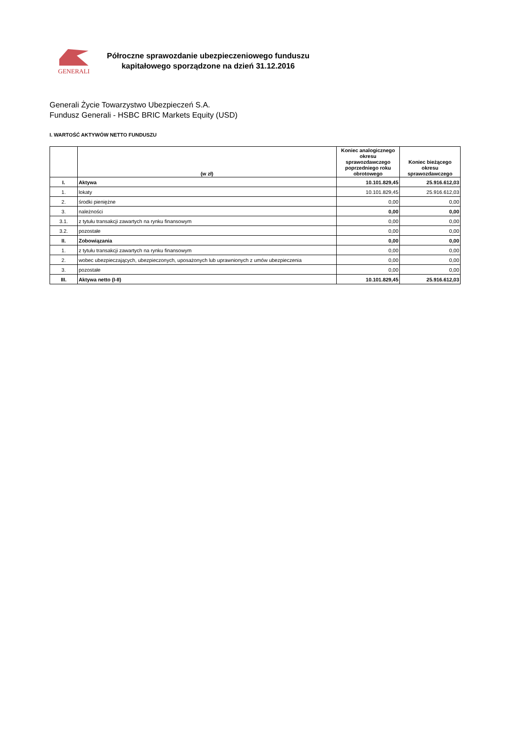GENERALI
Półroczne sprawozdanie ubezpieczeniowego funduszu
kapitałowego sporządzone na dzień 31.12.2016
Generali Życie Towarzystwo Ubezpieczeń S.A.
Fundusz Generali - HSBC BRIC Markets Equity (USD)
I. WARTOŚĆ AKTYWÓW NETTO FUNDUSZU
| | (w zł) | Koniec analogicznego okresu sprawozdawczego poprzedniego roku obrotowego | Koniec bieżącego okresu sprawozdawczego |
| --- | --- | --- | --- |
| I. | Aktywa | 10.101.829,45 | 25.916.612,03 |
| 1. | lokaty | 10.101.829,45 | 25.916.612,03 |
| 2. | środki pieniężne | 0,00 | 0,00 |
| 3. | należności | 0,00 | 0,00 |
| 3.1. | z tytułu transakcji zawartych na rynku finansowym | 0,00 | 0,00 |
| 3.2. | pozostałe | 0,00 | 0,00 |
| II. | Zobowiązania | 0,00 | 0,00 |
| 1. | z tytułu transakcji zawartych na rynku finansowym | 0,00 | 0,00 |
| 2. | wobec ubezpieczających, ubezpieczonych, uposażonych lub uprawnionych z umów ubezpieczenia | 0,00 | 0,00 |
| 3. | pozostałe | 0,00 | 0,00 |
| III. | Aktywa netto (I-II) | 10.101.829,45 | 25.916.612,03 |